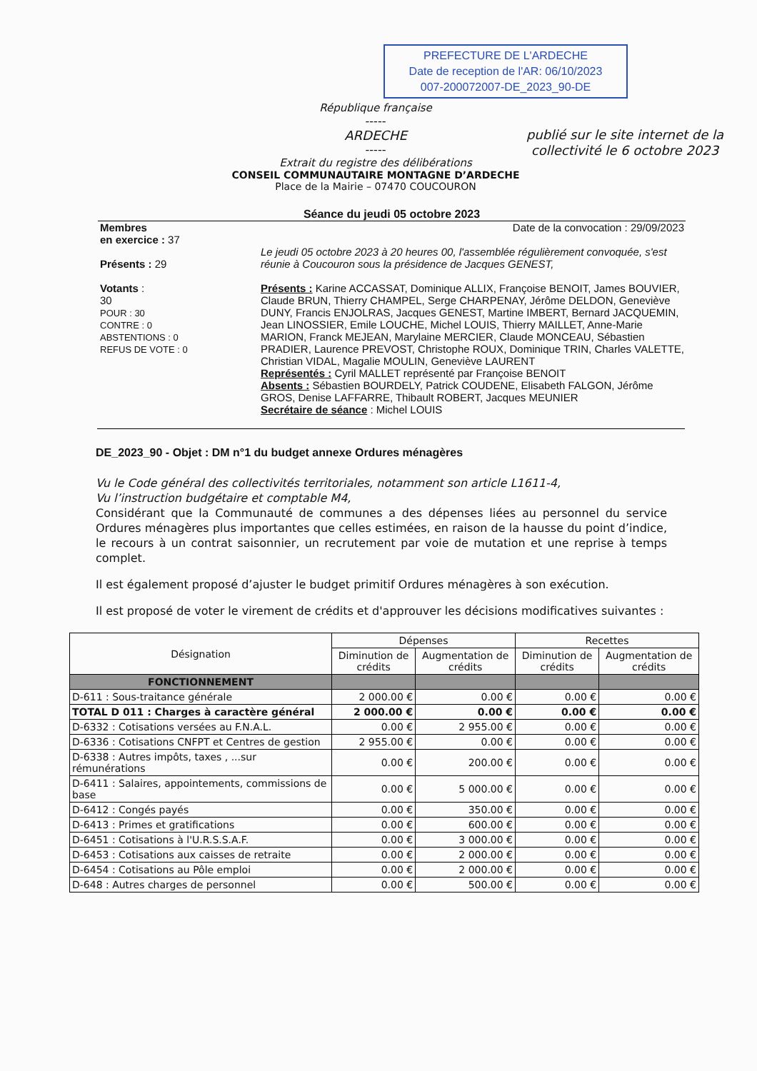PREFECTURE DE L'ARDECHE
Date de reception de l'AR: 06/10/2023
007-200072007-DE_2023_90-DE
publié sur le site internet de la collectivité le 6 octobre 2023
République française
-----
ARDECHE
-----
Extrait du registre des délibérations
CONSEIL COMMUNAUTAIRE MONTAGNE D’ARDECHE
Place de la Mairie – 07470 COUCOURON
Séance du jeudi 05 octobre 2023
Membres
en exercice : 37
Présents : 29
Votants :
30
POUR : 30
CONTRE : 0
ABSTENTIONS : 0
REFUS DE VOTE : 0
Date de la convocation : 29/09/2023
Le jeudi 05 octobre 2023 à 20 heures 00, l'assemblée régulièrement convoquée, s'est réunie à Coucouron sous la présidence de Jacques GENEST,
Présents : Karine ACCASSAT, Dominique ALLIX, Françoise BENOIT, James BOUVIER, Claude BRUN, Thierry CHAMPEL, Serge CHARPENAY, Jérôme DELDON, Geneviève DUNY, Francis ENJOLRAS, Jacques GENEST, Martine IMBERT, Bernard JACQUEMIN, Jean LINOSSIER, Emile LOUCHE, Michel LOUIS, Thierry MAILLET, Anne-Marie MARION, Franck MEJEAN, Marylaine MERCIER, Claude MONCEAU, Sébastien PRADIER, Laurence PREVOST, Christophe ROUX, Dominique TRIN, Charles VALETTE, Christian VIDAL, Magalie MOULIN, Geneviève LAURENT
Représentés : Cyril MALLET représenté par Françoise BENOIT
Absents : Sébastien BOURDELY, Patrick COUDENE, Elisabeth FALGON, Jérôme GROS, Denise LAFFARRE, Thibault ROBERT, Jacques MEUNIER
Secrétaire de séance : Michel LOUIS
DE_2023_90 - Objet : DM n°1 du budget annexe Ordures ménagères
Vu le Code général des collectivités territoriales, notamment son article L1611-4,
Vu l’instruction budgétaire et comptable M4,
Considérant que la Communauté de communes a des dépenses liées au personnel du service Ordures ménagères plus importantes que celles estimées, en raison de la hausse du point d’indice, le recours à un contrat saisonnier, un recrutement par voie de mutation et une reprise à temps complet.
Il est également proposé d’ajuster le budget primitif Ordures ménagères à son exécution.
Il est proposé de voter le virement de crédits et d'approuver les décisions modificatives suivantes :
| Désignation | Dépenses | | Recettes | |
| --- | --- | --- | --- | --- |
| | Diminution de crédits | Augmentation de crédits | Diminution de crédits | Augmentation de crédits |
| FONCTIONNEMENT | | | | |
| D-611 : Sous-traitance générale | 2 000.00 € | 0.00 € | 0.00 € | 0.00 € |
| TOTAL D 011 : Charges à caractère général | 2 000.00 € | 0.00 € | 0.00 € | 0.00 € |
| D-6332 : Cotisations versées au F.N.A.L. | 0.00 € | 2 955.00 € | 0.00 € | 0.00 € |
| D-6336 : Cotisations CNFPT et Centres de gestion | 2 955.00 € | 0.00 € | 0.00 € | 0.00 € |
| D-6338 : Autres impôts, taxes , ...sur rémunérations | 0.00 € | 200.00 € | 0.00 € | 0.00 € |
| D-6411 : Salaires, appointements, commissions de base | 0.00 € | 5 000.00 € | 0.00 € | 0.00 € |
| D-6412 : Congés payés | 0.00 € | 350.00 € | 0.00 € | 0.00 € |
| D-6413 : Primes et gratifications | 0.00 € | 600.00 € | 0.00 € | 0.00 € |
| D-6451 : Cotisations à l'U.R.S.S.A.F. | 0.00 € | 3 000.00 € | 0.00 € | 0.00 € |
| D-6453 : Cotisations aux caisses de retraite | 0.00 € | 2 000.00 € | 0.00 € | 0.00 € |
| D-6454 : Cotisations au Pôle emploi | 0.00 € | 2 000.00 € | 0.00 € | 0.00 € |
| D-648 : Autres charges de personnel | 0.00 € | 500.00 € | 0.00 € | 0.00 € |